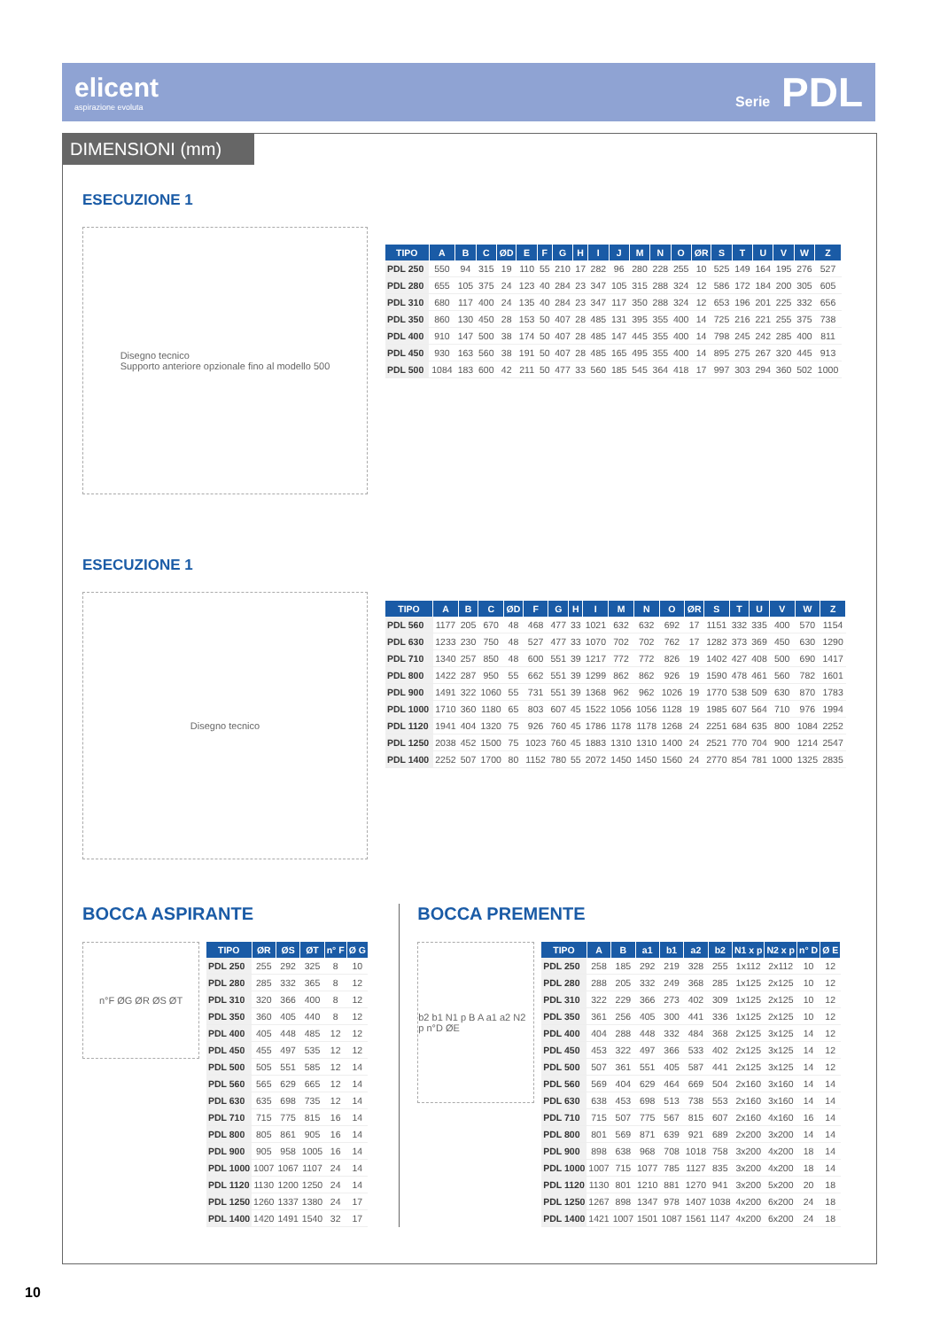elicent
aspirazione evoluta
Serie PDL
DIMENSIONI (mm)
ESECUZIONE 1
Disegno tecnico
Supporto anteriore opzionale fino al modello 500
| TIPO | A | B | C | ØD | E | F | G | H | I | J | M | N | O | ØR | S | T | U | V | W | Z |
| --- | --- | --- | --- | --- | --- | --- | --- | --- | --- | --- | --- | --- | --- | --- | --- | --- | --- | --- | --- | --- |
| PDL 250 | 550 | 94 | 315 | 19 | 110 | 55 | 210 | 17 | 282 | 96 | 280 | 228 | 255 | 10 | 525 | 149 | 164 | 195 | 276 | 527 |
| PDL 280 | 655 | 105 | 375 | 24 | 123 | 40 | 284 | 23 | 347 | 105 | 315 | 288 | 324 | 12 | 586 | 172 | 184 | 200 | 305 | 605 |
| PDL 310 | 680 | 117 | 400 | 24 | 135 | 40 | 284 | 23 | 347 | 117 | 350 | 288 | 324 | 12 | 653 | 196 | 201 | 225 | 332 | 656 |
| PDL 350 | 860 | 130 | 450 | 28 | 153 | 50 | 407 | 28 | 485 | 131 | 395 | 355 | 400 | 14 | 725 | 216 | 221 | 255 | 375 | 738 |
| PDL 400 | 910 | 147 | 500 | 38 | 174 | 50 | 407 | 28 | 485 | 147 | 445 | 355 | 400 | 14 | 798 | 245 | 242 | 285 | 400 | 811 |
| PDL 450 | 930 | 163 | 560 | 38 | 191 | 50 | 407 | 28 | 485 | 165 | 495 | 355 | 400 | 14 | 895 | 275 | 267 | 320 | 445 | 913 |
| PDL 500 | 1084 | 183 | 600 | 42 | 211 | 50 | 477 | 33 | 560 | 185 | 545 | 364 | 418 | 17 | 997 | 303 | 294 | 360 | 502 | 1000 |
ESECUZIONE 1
Disegno tecnico
| TIPO | A | B | C | ØD | F | G | H | I | M | N | O | ØR | S | T | U | V | W | Z |
| --- | --- | --- | --- | --- | --- | --- | --- | --- | --- | --- | --- | --- | --- | --- | --- | --- | --- | --- |
| PDL 560 | 1177 | 205 | 670 | 48 | 468 | 477 | 33 | 1021 | 632 | 632 | 692 | 17 | 1151 | 332 | 335 | 400 | 570 | 1154 |
| PDL 630 | 1233 | 230 | 750 | 48 | 527 | 477 | 33 | 1070 | 702 | 702 | 762 | 17 | 1282 | 373 | 369 | 450 | 630 | 1290 |
| PDL 710 | 1340 | 257 | 850 | 48 | 600 | 551 | 39 | 1217 | 772 | 772 | 826 | 19 | 1402 | 427 | 408 | 500 | 690 | 1417 |
| PDL 800 | 1422 | 287 | 950 | 55 | 662 | 551 | 39 | 1299 | 862 | 862 | 926 | 19 | 1590 | 478 | 461 | 560 | 782 | 1601 |
| PDL 900 | 1491 | 322 | 1060 | 55 | 731 | 551 | 39 | 1368 | 962 | 962 | 1026 | 19 | 1770 | 538 | 509 | 630 | 870 | 1783 |
| PDL 1000 | 1710 | 360 | 1180 | 65 | 803 | 607 | 45 | 1522 | 1056 | 1056 | 1128 | 19 | 1985 | 607 | 564 | 710 | 976 | 1994 |
| PDL 1120 | 1941 | 404 | 1320 | 75 | 926 | 760 | 45 | 1786 | 1178 | 1178 | 1268 | 24 | 2251 | 684 | 635 | 800 | 1084 | 2252 |
| PDL 1250 | 2038 | 452 | 1500 | 75 | 1023 | 760 | 45 | 1883 | 1310 | 1310 | 1400 | 24 | 2521 | 770 | 704 | 900 | 1214 | 2547 |
| PDL 1400 | 2252 | 507 | 1700 | 80 | 1152 | 780 | 55 | 2072 | 1450 | 1450 | 1560 | 24 | 2770 | 854 | 781 | 1000 | 1325 | 2835 |
BOCCA ASPIRANTE
n°F ØG ØR ØS ØT
| TIPO | ØR | ØS | ØT | n° F | Ø G |
| --- | --- | --- | --- | --- | --- |
| PDL 250 | 255 | 292 | 325 | 8 | 10 |
| PDL 280 | 285 | 332 | 365 | 8 | 12 |
| PDL 310 | 320 | 366 | 400 | 8 | 12 |
| PDL 350 | 360 | 405 | 440 | 8 | 12 |
| PDL 400 | 405 | 448 | 485 | 12 | 12 |
| PDL 450 | 455 | 497 | 535 | 12 | 12 |
| PDL 500 | 505 | 551 | 585 | 12 | 14 |
| PDL 560 | 565 | 629 | 665 | 12 | 14 |
| PDL 630 | 635 | 698 | 735 | 12 | 14 |
| PDL 710 | 715 | 775 | 815 | 16 | 14 |
| PDL 800 | 805 | 861 | 905 | 16 | 14 |
| PDL 900 | 905 | 958 | 1005 | 16 | 14 |
| PDL 1000 | 1007 | 1067 | 1107 | 24 | 14 |
| PDL 1120 | 1130 | 1200 | 1250 | 24 | 14 |
| PDL 1250 | 1260 | 1337 | 1380 | 24 | 17 |
| PDL 1400 | 1420 | 1491 | 1540 | 32 | 17 |
BOCCA PREMENTE
b2 b1 N1 p B A a1 a2 N2 p n°D ØE
| TIPO | A | B | a1 | b1 | a2 | b2 | N1 x p | N2 x p | n° D | Ø E |
| --- | --- | --- | --- | --- | --- | --- | --- | --- | --- | --- |
| PDL 250 | 258 | 185 | 292 | 219 | 328 | 255 | 1x112 | 2x112 | 10 | 12 |
| PDL 280 | 288 | 205 | 332 | 249 | 368 | 285 | 1x125 | 2x125 | 10 | 12 |
| PDL 310 | 322 | 229 | 366 | 273 | 402 | 309 | 1x125 | 2x125 | 10 | 12 |
| PDL 350 | 361 | 256 | 405 | 300 | 441 | 336 | 1x125 | 2x125 | 10 | 12 |
| PDL 400 | 404 | 288 | 448 | 332 | 484 | 368 | 2x125 | 3x125 | 14 | 12 |
| PDL 450 | 453 | 322 | 497 | 366 | 533 | 402 | 2x125 | 3x125 | 14 | 12 |
| PDL 500 | 507 | 361 | 551 | 405 | 587 | 441 | 2x125 | 3x125 | 14 | 12 |
| PDL 560 | 569 | 404 | 629 | 464 | 669 | 504 | 2x160 | 3x160 | 14 | 14 |
| PDL 630 | 638 | 453 | 698 | 513 | 738 | 553 | 2x160 | 3x160 | 14 | 14 |
| PDL 710 | 715 | 507 | 775 | 567 | 815 | 607 | 2x160 | 4x160 | 16 | 14 |
| PDL 800 | 801 | 569 | 871 | 639 | 921 | 689 | 2x200 | 3x200 | 14 | 14 |
| PDL 900 | 898 | 638 | 968 | 708 | 1018 | 758 | 3x200 | 4x200 | 18 | 14 |
| PDL 1000 | 1007 | 715 | 1077 | 785 | 1127 | 835 | 3x200 | 4x200 | 18 | 14 |
| PDL 1120 | 1130 | 801 | 1210 | 881 | 1270 | 941 | 3x200 | 5x200 | 20 | 18 |
| PDL 1250 | 1267 | 898 | 1347 | 978 | 1407 | 1038 | 4x200 | 6x200 | 24 | 18 |
| PDL 1400 | 1421 | 1007 | 1501 | 1087 | 1561 | 1147 | 4x200 | 6x200 | 24 | 18 |
10